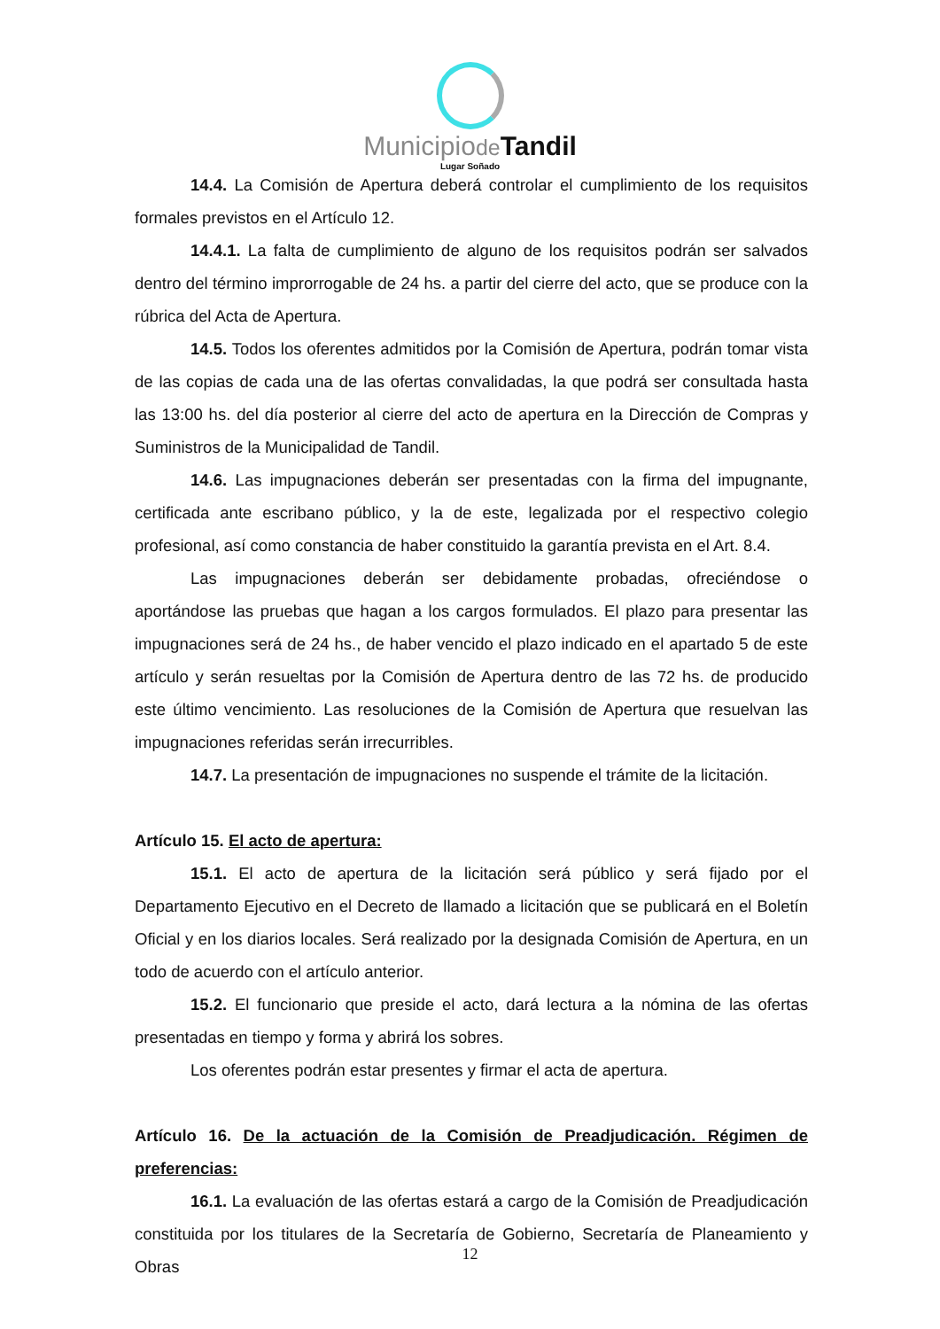Municipiode Tandil
Lugar Soñado
14.4. La Comisión de Apertura deberá controlar el cumplimiento de los requisitos formales previstos en el Artículo 12.
14.4.1. La falta de cumplimiento de alguno de los requisitos podrán ser salvados dentro del término improrrogable de 24 hs. a partir del cierre del acto, que se produce con la rúbrica del Acta de Apertura.
14.5. Todos los oferentes admitidos por la Comisión de Apertura, podrán tomar vista de las copias de cada una de las ofertas convalidadas, la que podrá ser consultada hasta las 13:00 hs. del día posterior al cierre del acto de apertura en la Dirección de Compras y Suministros de la Municipalidad de Tandil.
14.6. Las impugnaciones deberán ser presentadas con la firma del impugnante, certificada ante escribano público, y la de este, legalizada por el respectivo colegio profesional, así como constancia de haber constituido la garantía prevista en el Art. 8.4.
Las impugnaciones deberán ser debidamente probadas, ofreciéndose o aportándose las pruebas que hagan a los cargos formulados. El plazo para presentar las impugnaciones será de 24 hs., de haber vencido el plazo indicado en el apartado 5 de este artículo y serán resueltas por la Comisión de Apertura dentro de las 72 hs. de producido este último vencimiento. Las resoluciones de la Comisión de Apertura que resuelvan las impugnaciones referidas serán irrecurribles.
14.7. La presentación de impugnaciones no suspende el trámite de la licitación.
Artículo 15. El acto de apertura:
15.1. El acto de apertura de la licitación será público y será fijado por el Departamento Ejecutivo en el Decreto de llamado a licitación que se publicará en el Boletín Oficial y en los diarios locales. Será realizado por la designada Comisión de Apertura, en un todo de acuerdo con el artículo anterior.
15.2. El funcionario que preside el acto, dará lectura a la nómina de las ofertas presentadas en tiempo y forma y abrirá los sobres.
Los oferentes podrán estar presentes y firmar el acta de apertura.
Artículo 16. De la actuación de la Comisión de Preadjudicación. Régimen de preferencias:
16.1. La evaluación de las ofertas estará a cargo de la Comisión de Preadjudicación constituida por los titulares de la Secretaría de Gobierno, Secretaría de Planeamiento y Obras
12